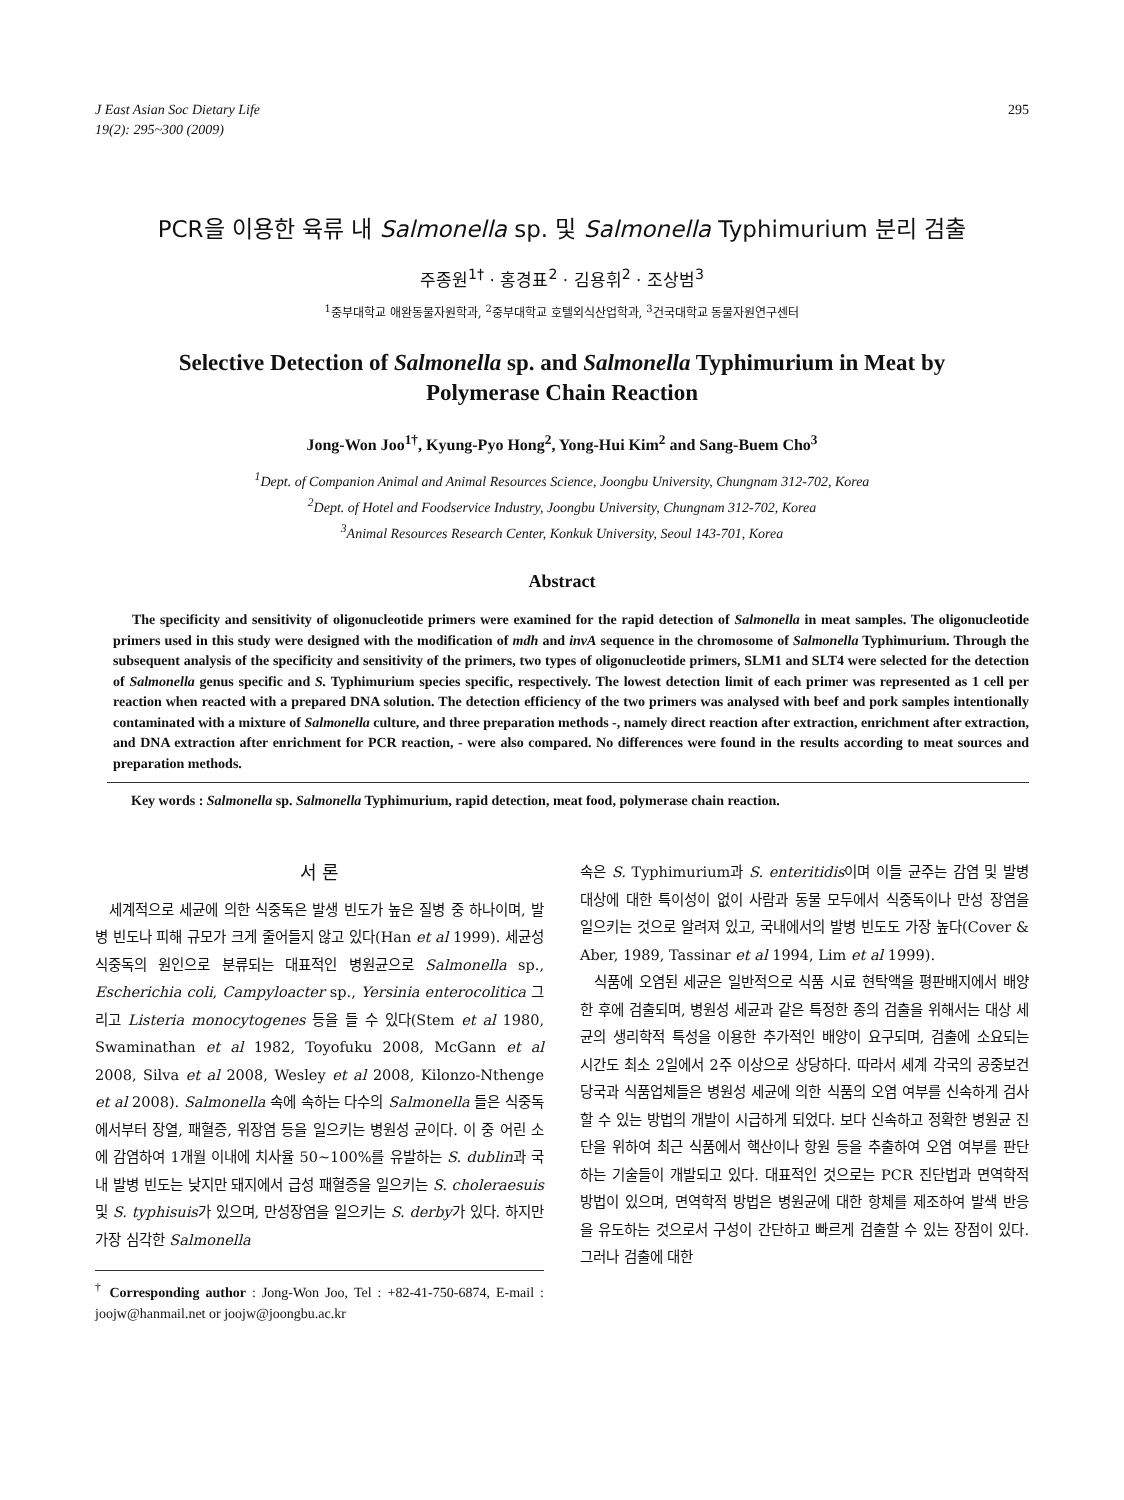J East Asian Soc Dietary Life
19(2): 295~300 (2009)
295
PCR을 이용한 육류 내 Salmonella sp. 및 Salmonella Typhimurium 분리 검출
주종원<sup>1†</sup> · 홍경표<sup>2</sup> · 김용휘<sup>2</sup> · 조상범<sup>3</sup>
<sup>1</sup> 중부대학교 애완동물자원학과, <sup>2</sup>중부대학교 호텔외식산업학과, <sup>3</sup>건국대학교 동물자원연구센터
Selective Detection of Salmonella sp. and Salmonella Typhimurium in Meat by
Polymerase Chain Reaction
Jong-Won Joo<sup>1†</sup>, Kyung-Pyo Hong<sup>2</sup>, Yong-Hui Kim<sup>2</sup> and Sang-Buem Cho<sup>3</sup>
<sup>1</sup> Dept. of Companion Animal and Animal Resources Science, Joongbu University, Chungnam 312-702, Korea
<sup>2</sup> Dept. of Hotel and Foodservice Industry, Joongbu University, Chungnam 312-702, Korea
<sup>3</sup> Animal Resources Research Center, Konkuk University, Seoul 143-701, Korea
Abstract
The specificity and sensitivity of oligonucleotide primers were examined for the rapid detection of Salmonella in meat samples. The oligonucleotide primers used in this study were designed with the modification of mdh and invA sequence in the chromosome of Salmonella Typhimurium. Through the subsequent analysis of the specificity and sensitivity of the primers, two types of oligonucleotide primers, SLM1 and SLT4 were selected for the detection of Salmonella genus specific and S. Typhimurium species specific, respectively. The lowest detection limit of each primer was represented as 1 cell per reaction when reacted with a prepared DNA solution. The detection efficiency of the two primers was analysed with beef and pork samples intentionally contaminated with a mixture of Salmonella culture, and three preparation methods -, namely direct reaction after extraction, enrichment after extraction, and DNA extraction after enrichment for PCR reaction, - were also compared. No differences were found in the results according to meat sources and preparation methods.
Key words : Salmonella sp. Salmonella Typhimurium, rapid detection, meat food, polymerase chain reaction.
서 론
세계적으로 세균에 의한 식중독은 발생 빈도가 높은 질병 중 하나이며, 발병 빈도나 피해 규모가 크게 줄어들지 않고 있다(Han et al 1999). 세균성 식중독의 원인으로 분류되는 대표적인 병원균으로 Salmonella sp., Escherichia coli, Campy­loacter sp., Yersinia enterocolitica 그리고 Listeria monocy­togenes 등을 들 수 있다(Stem et al 1980, Swaminathan et al 1982, Toyofuku 2008, McGann et al 2008, Silva et al 2008, Wesley et al 2008, Kilonzo-Nthenge et al 2008). Salmonella 속에 속하는 다수의 Salmonella 들은 식중독에서부터 장열, 패혈증, 위장염 등을 일으키는 병원성 균이다. 이 중 어린 소에 감염하여 1개월 이내에 치사율 50~100%를 유발하는 S. dublin과 국내 발병 빈도는 낮지만 돼지에서 급성 패혈증을 일으키는 S. choleraesuis 및 S. typhisuis가 있으며, 만성장염을 일으키는 S. derby가 있다. 하지만 가장 심각한 Salmonella
<sup>†</sup> Corresponding author : Jong-Won Joo, Tel : +82-41-750-6874, E-mail : joojw@hanmail.net or joojw@joongbu.ac.kr
속은 S. Typhimurium과 S. enteritidis이며 이들 균주는 감염 및 발병 대상에 대한 특이성이 없이 사람과 동물 모두에서 식중독이나 만성 장염을 일으키는 것으로 알려져 있고, 국내에서의 발병 빈도도 가장 높다(Cover & Aber, 1989, Tassinar et al 1994, Lim et al 1999).
식품에 오염된 세균은 일반적으로 식품 시료 현탁액을 평판배지에서 배양한 후에 검출되며, 병원성 세균과 같은 특정한 종의 검출을 위해서는 대상 세균의 생리학적 특성을 이용한 추가적인 배양이 요구되며, 검출에 소요되는 시간도 최소 2일에서 2주 이상으로 상당하다. 따라서 세계 각국의 공중보건당국과 식품업체들은 병원성 세균에 의한 식품의 오염 여부를 신속하게 검사할 수 있는 방법의 개발이 시급하게 되었다. 보다 신속하고 정확한 병원균 진단을 위하여 최근 식품에서 핵산이나 항원 등을 추출하여 오염 여부를 판단하는 기술들이 개발되고 있다. 대표적인 것으로는 PCR 진단법과 면역학적 방법이 있으며, 면역학적 방법은 병원균에 대한 항체를 제조하여 발색 반응을 유도하는 것으로서 구성이 간단하고 빠르게 검출할 수 있는 장점이 있다. 그러나 검출에 대한